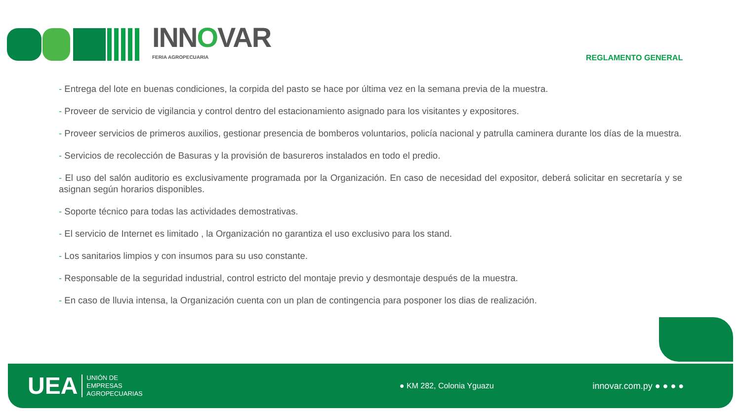INNOVAR
FERIA AGROPECUARIA
REGLAMENTO GENERAL
- Entrega del lote en buenas condiciones, la corpida del pasto se hace por última vez en la semana previa de la muestra.
- Proveer de servicio de vigilancia y control dentro del estacionamiento asignado para los visitantes y expositores.
- Proveer servicios de primeros auxilios, gestionar presencia de bomberos voluntarios, policía nacional y patrulla caminera durante los días de la muestra.
- Servicios de recolección de Basuras y la provisión de basureros instalados en todo el predio.
- El uso del salón auditorio es exclusivamente programada por la Organización. En caso de necesidad del expositor, deberá solicitar en secretaría y se asignan según horarios disponibles.
- Soporte técnico para todas las actividades demostrativas.
- El servicio de Internet es limitado , la Organización no garantiza el uso exclusivo para los stand.
- Los sanitarios limpios y con insumos para su uso constante.
- Responsable de la seguridad industrial, control estricto del montaje previo y desmontaje después de la muestra.
- En caso de lluvia intensa, la Organización cuenta con un plan de contingencia para posponer los dias de realización.
UEA
UNIÓN DE
EMPRESAS
AGROPECUARIAS
● KM 282, Colonia Yguazu innovar.com.py ● ● ● ●